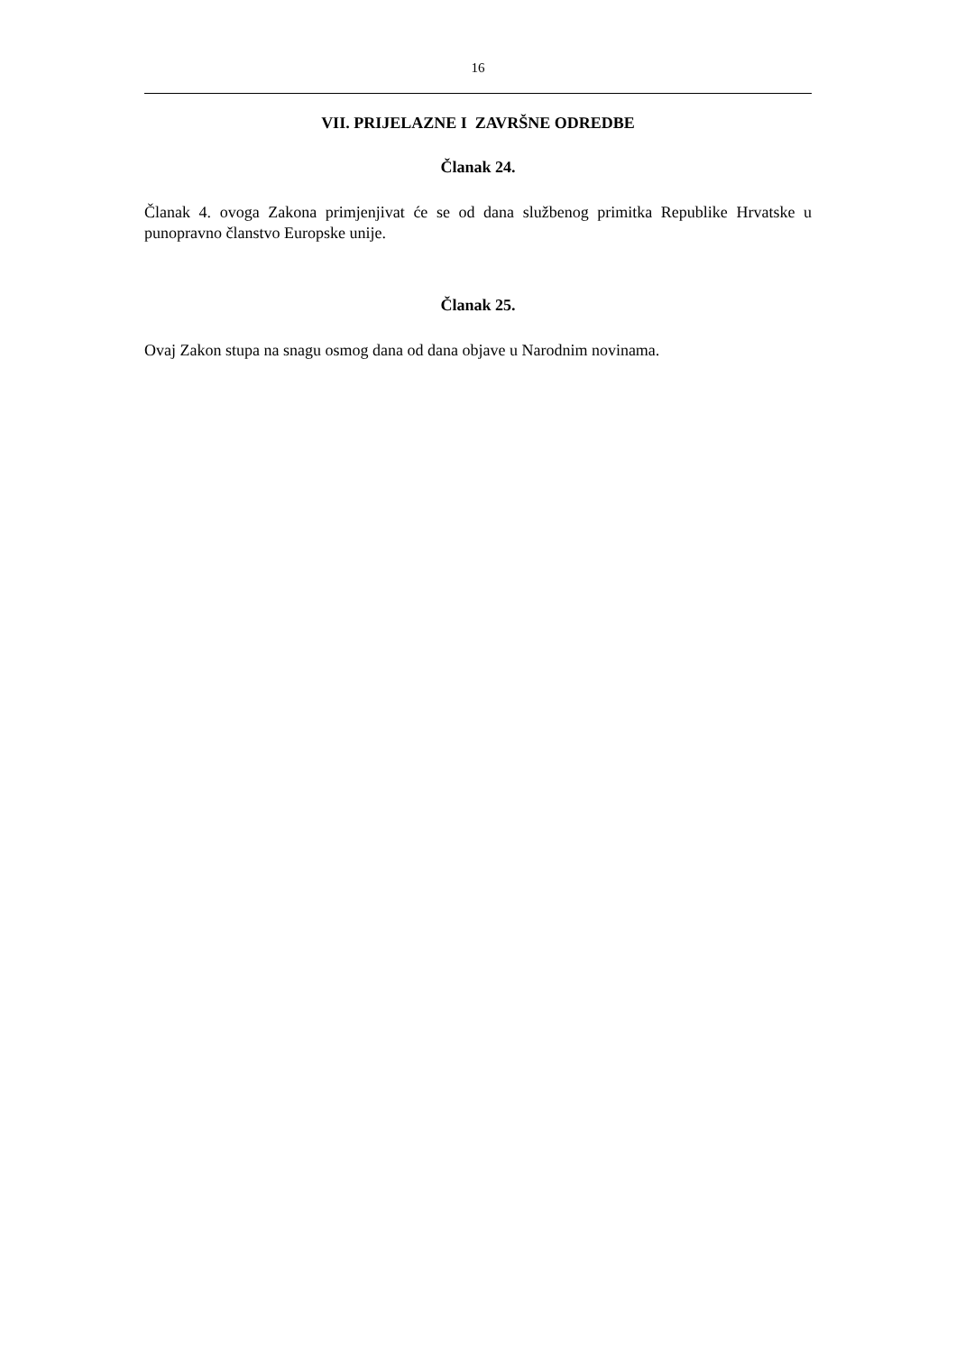16
VII. PRIJELAZNE I ZAVRŠNE ODREDBE
Članak 24.
Članak 4. ovoga Zakona primjenjivat će se od dana službenog primitka Republike Hrvatske u punopravno članstvo Europske unije.
Članak 25.
Ovaj Zakon stupa na snagu osmog dana od dana objave u Narodnim novinama.